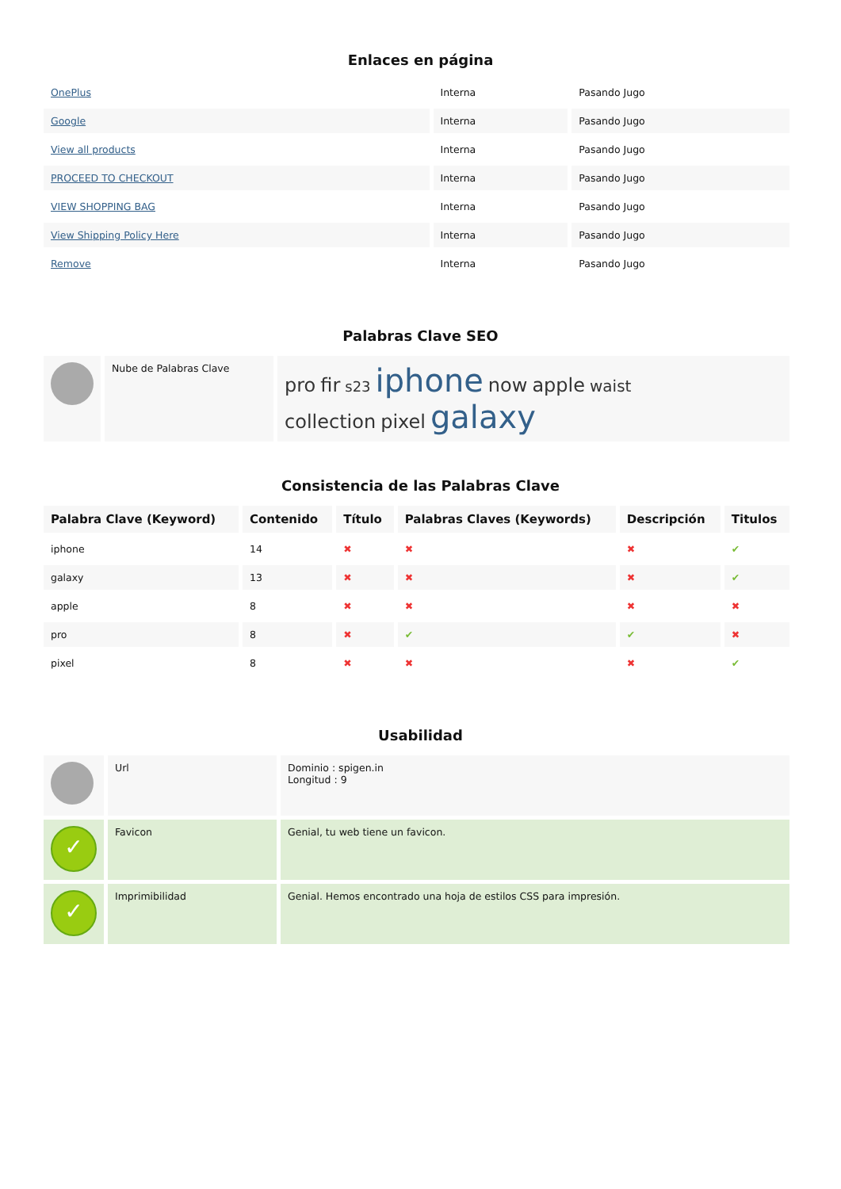Enlaces en página
| OnePlus | Interna | Pasando Jugo |
| Google | Interna | Pasando Jugo |
| View all products | Interna | Pasando Jugo |
| PROCEED TO CHECKOUT | Interna | Pasando Jugo |
| VIEW SHOPPING BAG | Interna | Pasando Jugo |
| View Shipping Policy Here | Interna | Pasando Jugo |
| Remove | Interna | Pasando Jugo |
Palabras Clave SEO
| | Nube de Palabras Clave | pro fir s23 iphone now apple waist collection pixel galaxy |
Consistencia de las Palabras Clave
| Palabra Clave (Keyword) | Contenido | Título | Palabras Claves (Keywords) | Descripción | Titulos |
| --- | --- | --- | --- | --- | --- |
| iphone | 14 | ✖ | ✖ | ✖ | ✔ |
| galaxy | 13 | ✖ | ✖ | ✖ | ✔ |
| apple | 8 | ✖ | ✖ | ✖ | ✖ |
| pro | 8 | ✖ | ✔ | ✔ | ✖ |
| pixel | 8 | ✖ | ✖ | ✖ | ✔ |
Usabilidad
| | Url | Dominio : spigen.in Longitud : 9 |
| ✓ | Favicon | Genial, tu web tiene un favicon. |
| ✓ | Imprimibilidad | Genial. Hemos encontrado una hoja de estilos CSS para impresión. |